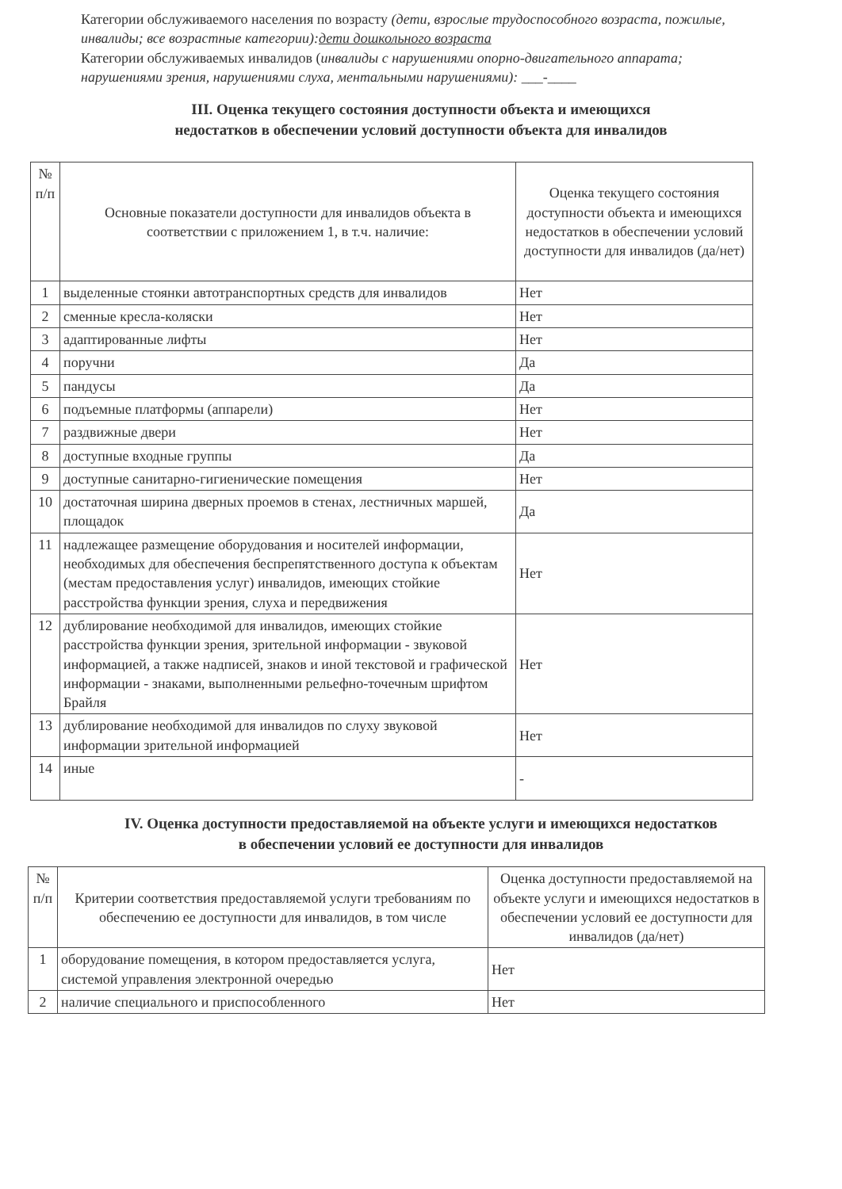Категории обслуживаемого населения по возрасту (дети, взрослые трудоспособного возраста, пожилые, инвалиды; все возрастные категории):дети дошкольного возраста
Категории обслуживаемых инвалидов (инвалиды с нарушениями опорно-двигательного аппарата; нарушениями зрения, нарушениями слуха, ментальными нарушениями): ___-____
III. Оценка текущего состояния доступности объекта и имеющихся
недостатков в обеспечении условий доступности объекта для инвалидов
| № п/п | Основные показатели доступности для инвалидов объекта в соответствии с приложением 1, в т.ч. наличие: | Оценка текущего состояния доступности объекта и имеющихся недостатков в обеспечении условий доступности для инвалидов (да/нет) |
| --- | --- | --- |
| 1 | выделенные стоянки автотранспортных средств для инвалидов | Нет |
| 2 | сменные кресла-коляски | Нет |
| 3 | адаптированные лифты | Нет |
| 4 | поручни | Да |
| 5 | пандусы | Да |
| 6 | подъемные платформы (аппарели) | Нет |
| 7 | раздвижные двери | Нет |
| 8 | доступные входные группы | Да |
| 9 | доступные санитарно-гигиенические помещения | Нет |
| 10 | достаточная ширина дверных проемов в стенах, лестничных маршей, площадок | Да |
| 11 | надлежащее размещение оборудования и носителей информации, необходимых для обеспечения беспрепятственного доступа к объектам (местам предоставления услуг) инвалидов, имеющих стойкие расстройства функции зрения, слуха и передвижения | Нет |
| 12 | дублирование необходимой для инвалидов, имеющих стойкие расстройства функции зрения, зрительной информации - звуковой информацией, а также надписей, знаков и иной текстовой и графической информации - знаками, выполненными рельефно-точечным шрифтом Брайля | Нет |
| 13 | дублирование необходимой для инвалидов по слуху звуковой информации зрительной информацией | Нет |
| 14 | иные | - |
IV. Оценка доступности предоставляемой на объекте услуги и имеющихся недостатков
в обеспечении условий ее доступности для инвалидов
| № п/п | Критерии соответствия предоставляемой услуги требованиям по обеспечению ее доступности для инвалидов, в том числе | Оценка доступности предоставляемой на объекте услуги и имеющихся недостатков в обеспечении условий ее доступности для инвалидов (да/нет) |
| --- | --- | --- |
| 1 | оборудование помещения, в котором предоставляется услуга, системой управления электронной очередью | Нет |
| 2 | наличие специального и приспособленного | Нет |